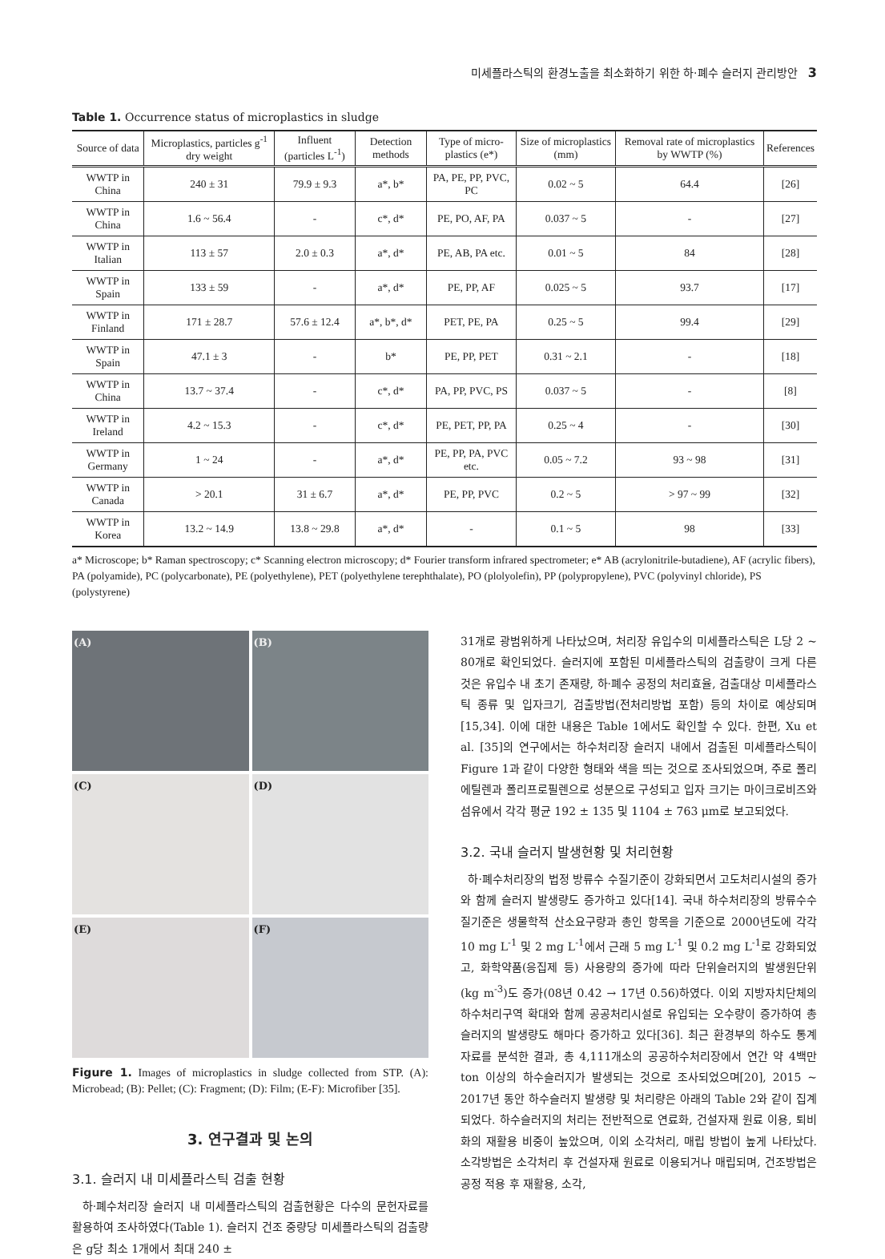미세플라스틱의 환경노출을 최소화하기 위한 하·폐수 슬러지 관리방안 3
Table 1. Occurrence status of microplastics in sludge
| Source of data | Microplastics, particles g<sup>-1</sup> dry weight | Influent (particles L<sup>-1</sup>) | Detection methods | Type of micro-plastics (e*) | Size of microplastics (mm) | Removal rate of microplastics by WWTP (%) | References |
| --- | --- | --- | --- | --- | --- | --- | --- |
| WWTP in China | 240 ± 31 | 79.9 ± 9.3 | a*, b* | PA, PE, PP, PVC, PC | 0.02 ~ 5 | 64.4 | [26] |
| WWTP in China | 1.6 ~ 56.4 | - | c*, d* | PE, PO, AF, PA | 0.037 ~ 5 | - | [27] |
| WWTP in Italian | 113 ± 57 | 2.0 ± 0.3 | a*, d* | PE, AB, PA etc. | 0.01 ~ 5 | 84 | [28] |
| WWTP in Spain | 133 ± 59 | - | a*, d* | PE, PP, AF | 0.025 ~ 5 | 93.7 | [17] |
| WWTP in Finland | 171 ± 28.7 | 57.6 ± 12.4 | a*, b*, d* | PET, PE, PA | 0.25 ~ 5 | 99.4 | [29] |
| WWTP in Spain | 47.1 ± 3 | - | b* | PE, PP, PET | 0.31 ~ 2.1 | - | [18] |
| WWTP in China | 13.7 ~ 37.4 | - | c*, d* | PA, PP, PVC, PS | 0.037 ~ 5 | - | [8] |
| WWTP in Ireland | 4.2 ~ 15.3 | - | c*, d* | PE, PET, PP, PA | 0.25 ~ 4 | - | [30] |
| WWTP in Germany | 1 ~ 24 | - | a*, d* | PE, PP, PA, PVC etc. | 0.05 ~ 7.2 | 93 ~ 98 | [31] |
| WWTP in Canada | > 20.1 | 31 ± 6.7 | a*, d* | PE, PP, PVC | 0.2 ~ 5 | > 97 ~ 99 | [32] |
| WWTP in Korea | 13.2 ~ 14.9 | 13.8 ~ 29.8 | a*, d* | - | 0.1 ~ 5 | 98 | [33] |
a* Microscope; b* Raman spectroscopy; c* Scanning electron microscopy; d* Fourier transform infrared spectrometer; e* AB (acrylonitrile-butadiene), AF (acrylic fibers), PA (polyamide), PC (polycarbonate), PE (polyethylene), PET (polyethylene terephthalate), PO (plolyolefin), PP (polypropylene), PVC (polyvinyl chloride), PS (polystyrene)
(A)
(B)
(C)
(D)
(E)
(F)
Figure 1. Images of microplastics in sludge collected from STP. (A): Microbead; (B): Pellet; (C): Fragment; (D): Film; (E-F): Microfiber [35].
3. 연구결과 및 논의
3.1. 슬러지 내 미세플라스틱 검출 현황
하·폐수처리장 슬러지 내 미세플라스틱의 검출현황은 다수의 문헌자료를 활용하여 조사하였다(Table 1). 슬러지 건조 중량당 미세플라스틱의 검출량은 g당 최소 1개에서 최대 240 ±
31개로 광범위하게 나타났으며, 처리장 유입수의 미세플라스틱은 L당 2 ~ 80개로 확인되었다. 슬러지에 포함된 미세플라스틱의 검출량이 크게 다른 것은 유입수 내 초기 존재량, 하·폐수 공정의 처리효율, 검출대상 미세플라스틱 종류 및 입자크기, 검출방법(전처리방법 포함) 등의 차이로 예상되며[15,34]. 이에 대한 내용은 Table 1에서도 확인할 수 있다. 한편, Xu et al. [35]의 연구에서는 하수처리장 슬러지 내에서 검출된 미세플라스틱이 Figure 1과 같이 다양한 형태와 색을 띄는 것으로 조사되었으며, 주로 폴리에틸렌과 폴리프로필렌으로 성분으로 구성되고 입자 크기는 마이크로비즈와 섬유에서 각각 평균 192 ± 135 및 1104 ± 763 μm로 보고되었다.
3.2. 국내 슬러지 발생현황 및 처리현황
하·폐수처리장의 법정 방류수 수질기준이 강화되면서 고도처리시설의 증가와 함께 슬러지 발생량도 증가하고 있다[14]. 국내 하수처리장의 방류수수질기준은 생물학적 산소요구량과 총인 항목을 기준으로 2000년도에 각각 10 mg L<sup>-1</sup> 및 2 mg L<sup>-1</sup>에서 근래 5 mg L<sup>-1</sup> 및 0.2 mg L<sup>-1</sup>로 강화되었고, 화학약품(응집제 등) 사용량의 증가에 따라 단위슬러지의 발생원단위(kg m<sup>-3</sup>)도 증가(08년 0.42 → 17년 0.56)하였다. 이외 지방자치단체의 하수처리구역 확대와 함께 공공처리시설로 유입되는 오수량이 증가하여 총 슬러지의 발생량도 해마다 증가하고 있다[36]. 최근 환경부의 하수도 통계자료를 분석한 결과, 총 4,111개소의 공공하수처리장에서 연간 약 4백만 ton 이상의 하수슬러지가 발생되는 것으로 조사되었으며[20], 2015 ~ 2017년 동안 하수슬러지 발생량 및 처리량은 아래의 Table 2와 같이 집계되었다. 하수슬러지의 처리는 전반적으로 연료화, 건설자재 원료 이용, 퇴비화의 재활용 비중이 높았으며, 이외 소각처리, 매립 방법이 높게 나타났다. 소각방법은 소각처리 후 건설자재 원료로 이용되거나 매립되며, 건조방법은 공정 적용 후 재활용, 소각,